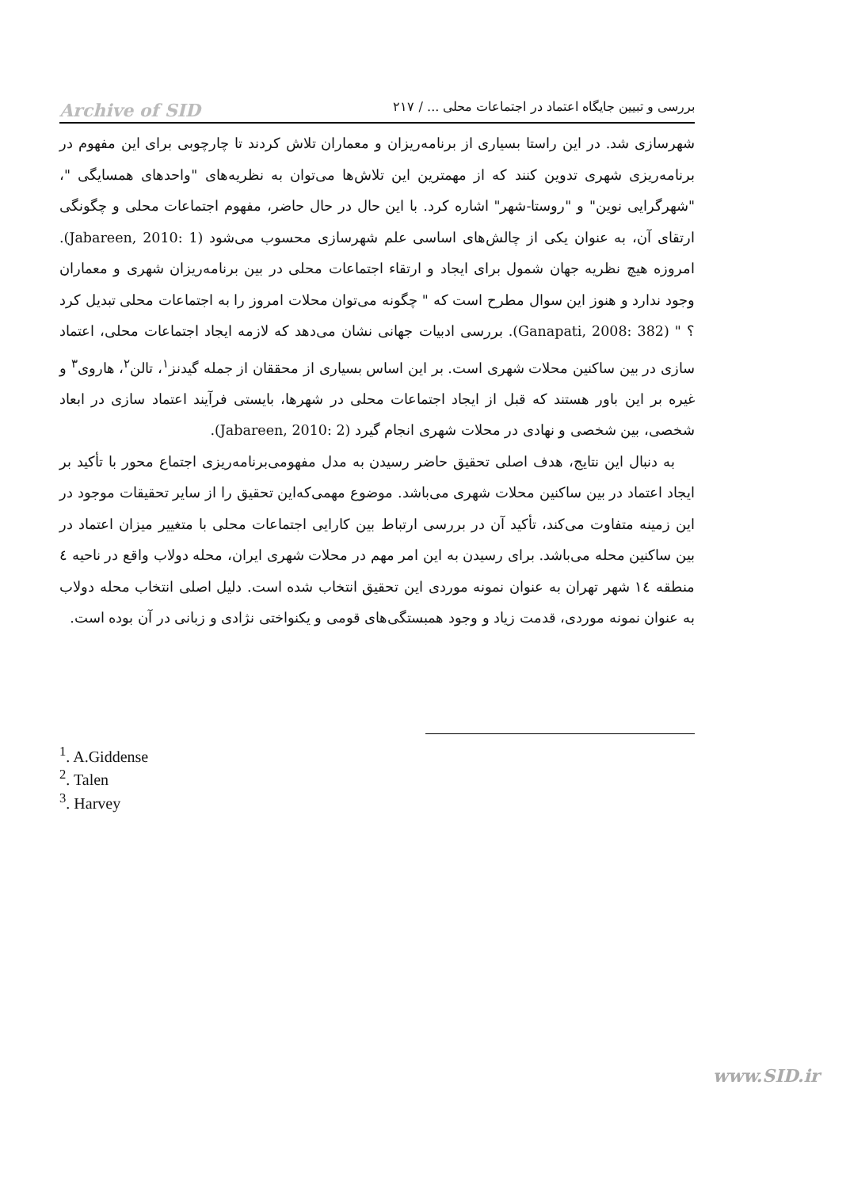بررسی و تبیین جایگاه اعتماد در اجتماعات محلی ... / ۲۱۷
Archive of SID
شهرسازی شد. در این راستا بسیاری از برنامه‌ریزان و معماران تلاش کردند تا چارچوبی برای این مفهوم در برنامه‌ریزی شهری تدوین کنند که از مهمترین این تلاش‌ها می‌توان به نظریه‌های "واحدهای همسایگی "، "شهرگرایی نوین" و "روستا-شهر" اشاره کرد. با این حال در حال حاضر، مفهوم اجتماعات محلی و چگونگی ارتقای آن، به عنوان یکی از چالش‌های اساسی علم شهرسازی محسوب می‌شود (Jabareen, 2010: 1). امروزه هیچ نظریه جهان شمول برای ایجاد و ارتقاء اجتماعات محلی در بین برنامه‌ریزان شهری و معماران وجود ندارد و هنوز این سوال مطرح است که " چگونه می‌توان محلات امروز را به اجتماعات محلی تبدیل کرد ؟ " (Ganapati, 2008: 382). بررسی ادبیات جهانی نشان می‌دهد که لازمه ایجاد اجتماعات محلی، اعتماد سازی در بین ساکنین محلات شهری است. بر این اساس بسیاری از محققان از جمله گیدنز<sup>۱</sup>، تالن<sup>۲</sup>، هاروی<sup>۳</sup> و غیره بر این باور هستند که قبل از ایجاد اجتماعات محلی در شهرها، بایستی فرآیند اعتماد سازی در ابعاد شخصی، بین شخصی و نهادی در محلات شهری انجام گیرد (Jabareen, 2010: 2).
به دنبال این نتایج، هدف اصلی تحقیق حاضر رسیدن به مدل مفهومی‌برنامه‌ریزی اجتماع محور با تأکید بر ایجاد اعتماد در بین ساکنین محلات شهری می‌باشد. موضوع مهمی‌که‌این تحقیق را از سایر تحقیقات موجود در این زمینه متفاوت می‌کند، تأکید آن در بررسی ارتباط بین کارایی اجتماعات محلی با متغییر میزان اعتماد در بین ساکنین محله می‌باشد. برای رسیدن به این امر مهم در محلات شهری ایران، محله دولاب واقع در ناحیه ٤ منطقه ١٤ شهر تهران به عنوان نمونه موردی این تحقیق انتخاب شده است. دلیل اصلی انتخاب محله دولاب به عنوان نمونه موردی، قدمت زیاد و وجود همبستگی‌های قومی و یکنواختی نژادی و زبانی در آن بوده است.
<sup>1</sup>. A.Giddense
<sup>2</sup>. Talen
<sup>3</sup>. Harvey
www.SID.ir